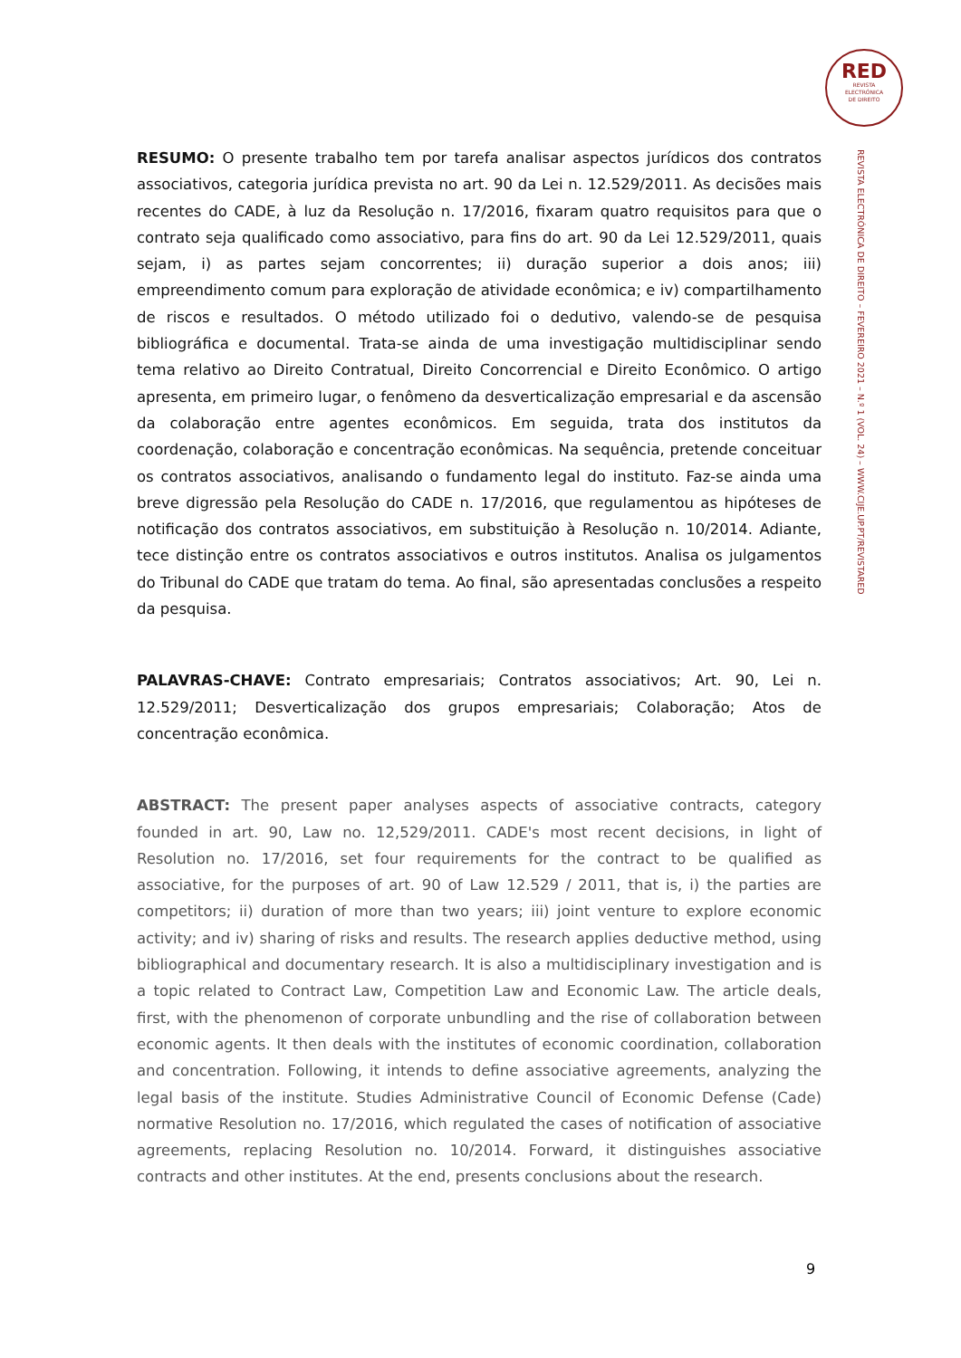RED
REVISTA
ELECTRÓNICA
DE DIREITO
REVISTA ELECTRÓNICA DE DIREITO – FEVEREIRO 2021 – N.º 1 (VOL. 24) – WWW.CIJE.UP.PT/REVISTARED
RESUMO: O presente trabalho tem por tarefa analisar aspectos jurídicos dos contratos associativos, categoria jurídica prevista no art. 90 da Lei n. 12.529/2011. As decisões mais recentes do CADE, à luz da Resolução n. 17/2016, fixaram quatro requisitos para que o contrato seja qualificado como associativo, para fins do art. 90 da Lei 12.529/2011, quais sejam, i) as partes sejam concorrentes; ii) duração superior a dois anos; iii) empreendimento comum para exploração de atividade econômica; e iv) compartilhamento de riscos e resultados. O método utilizado foi o dedutivo, valendo-se de pesquisa bibliográfica e documental. Trata-se ainda de uma investigação multidisciplinar sendo tema relativo ao Direito Contratual, Direito Concorrencial e Direito Econômico. O artigo apresenta, em primeiro lugar, o fenômeno da desverticalização empresarial e da ascensão da colaboração entre agentes econômicos. Em seguida, trata dos institutos da coordenação, colaboração e concentração econômicas. Na sequência, pretende conceituar os contratos associativos, analisando o fundamento legal do instituto. Faz-se ainda uma breve digressão pela Resolução do CADE n. 17/2016, que regulamentou as hipóteses de notificação dos contratos associativos, em substituição à Resolução n. 10/2014. Adiante, tece distinção entre os contratos associativos e outros institutos. Analisa os julgamentos do Tribunal do CADE que tratam do tema. Ao final, são apresentadas conclusões a respeito da pesquisa.
PALAVRAS-CHAVE: Contrato empresariais; Contratos associativos; Art. 90, Lei n. 12.529/2011; Desverticalização dos grupos empresariais; Colaboração; Atos de concentração econômica.
ABSTRACT: The present paper analyses aspects of associative contracts, category founded in art. 90, Law no. 12,529/2011. CADE's most recent decisions, in light of Resolution no. 17/2016, set four requirements for the contract to be qualified as associative, for the purposes of art. 90 of Law 12.529 / 2011, that is, i) the parties are competitors; ii) duration of more than two years; iii) joint venture to explore economic activity; and iv) sharing of risks and results. The research applies deductive method, using bibliographical and documentary research. It is also a multidisciplinary investigation and is a topic related to Contract Law, Competition Law and Economic Law. The article deals, first, with the phenomenon of corporate unbundling and the rise of collaboration between economic agents. It then deals with the institutes of economic coordination, collaboration and concentration. Following, it intends to define associative agreements, analyzing the legal basis of the institute. Studies Administrative Council of Economic Defense (Cade) normative Resolution no. 17/2016, which regulated the cases of notification of associative agreements, replacing Resolution no. 10/2014. Forward, it distinguishes associative contracts and other institutes. At the end, presents conclusions about the research.
9